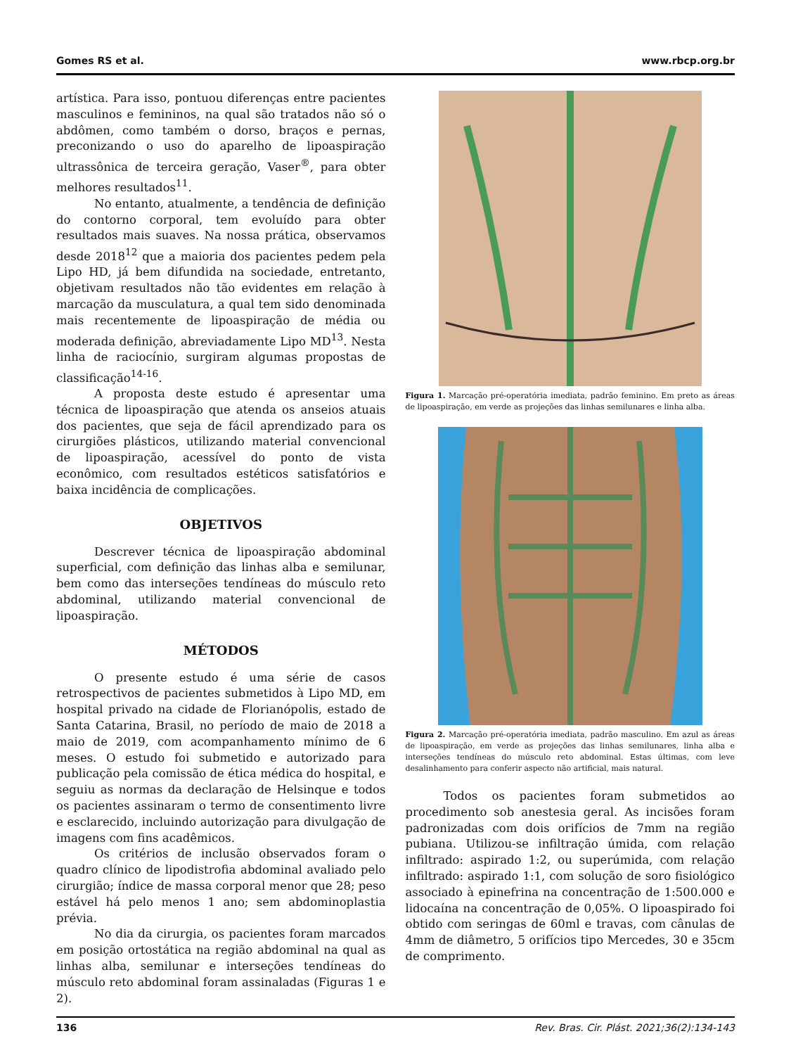Gomes RS et al. www.rbcp.org.br
artística. Para isso, pontuou diferenças entre pacientes masculinos e femininos, na qual são tratados não só o abdômen, como também o dorso, braços e pernas, preconizando o uso do aparelho de lipoaspiração ultrassônica de terceira geração, Vaser<sup>®</sup>, para obter melhores resultados<sup>11</sup>.
No entanto, atualmente, a tendência de definição do contorno corporal, tem evoluído para obter resultados mais suaves. Na nossa prática, observamos desde 2018<sup>12</sup> que a maioria dos pacientes pedem pela Lipo HD, já bem difundida na sociedade, entretanto, objetivam resultados não tão evidentes em relação à marcação da musculatura, a qual tem sido denominada mais recentemente de lipoaspiração de média ou moderada definição, abreviadamente Lipo MD<sup>13</sup>. Nesta linha de raciocínio, surgiram algumas propostas de classificação<sup>14-16</sup>.
A proposta deste estudo é apresentar uma técnica de lipoaspiração que atenda os anseios atuais dos pacientes, que seja de fácil aprendizado para os cirurgiões plásticos, utilizando material convencional de lipoaspiração, acessível do ponto de vista econômico, com resultados estéticos satisfatórios e baixa incidência de complicações.
OBJETIVOS
Descrever técnica de lipoaspiração abdominal superficial, com definição das linhas alba e semilunar, bem como das interseções tendíneas do músculo reto abdominal, utilizando material convencional de lipoaspiração.
MÉTODOS
O presente estudo é uma série de casos retrospectivos de pacientes submetidos à Lipo MD, em hospital privado na cidade de Florianópolis, estado de Santa Catarina, Brasil, no período de maio de 2018 a maio de 2019, com acompanhamento mínimo de 6 meses. O estudo foi submetido e autorizado para publicação pela comissão de ética médica do hospital, e seguiu as normas da declaração de Helsinque e todos os pacientes assinaram o termo de consentimento livre e esclarecido, incluindo autorização para divulgação de imagens com fins acadêmicos.
Os critérios de inclusão observados foram o quadro clínico de lipodistrofia abdominal avaliado pelo cirurgião; índice de massa corporal menor que 28; peso estável há pelo menos 1 ano; sem abdominoplastia prévia.
No dia da cirurgia, os pacientes foram marcados em posição ortostática na região abdominal na qual as linhas alba, semilunar e interseções tendíneas do músculo reto abdominal foram assinaladas (Figuras 1 e 2).
Figura 1. Marcação pré-operatória imediata, padrão feminino. Em preto as áreas de lipoaspiração, em verde as projeções das linhas semilunares e linha alba.
Figura 2. Marcação pré-operatória imediata, padrão masculino. Em azul as áreas de lipoaspiração, em verde as projeções das linhas semilunares, linha alba e interseções tendíneas do músculo reto abdominal. Estas últimas, com leve desalinhamento para conferir aspecto não artificial, mais natural.
Todos os pacientes foram submetidos ao procedimento sob anestesia geral. As incisões foram padronizadas com dois orifícios de 7mm na região pubiana. Utilizou-se infiltração úmida, com relação infiltrado: aspirado 1:2, ou superúmida, com relação infiltrado: aspirado 1:1, com solução de soro fisiológico associado à epinefrina na concentração de 1:500.000 e lidocaína na concentração de 0,05%. O lipoaspirado foi obtido com seringas de 60ml e travas, com cânulas de 4mm de diâmetro, 5 orifícios tipo Mercedes, 30 e 35cm de comprimento.
136 Rev. Bras. Cir. Plást. 2021;36(2):134-143